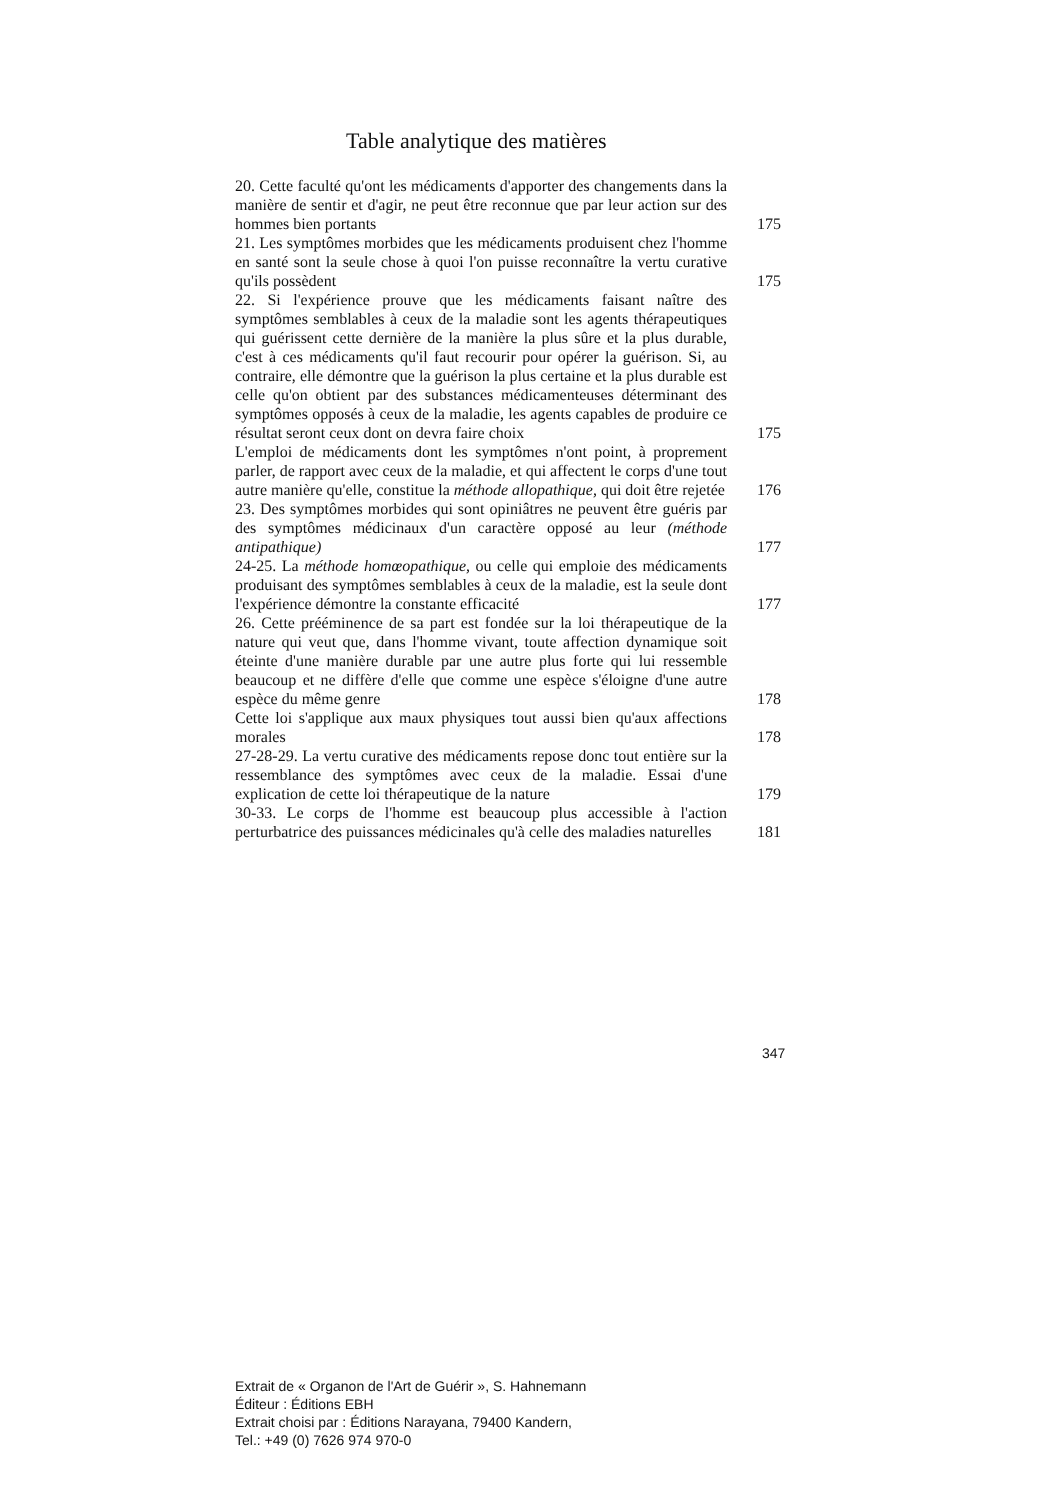Table analytique des matières
20. Cette faculté qu'ont les médicaments d'apporter des changements dans la manière de sentir et d'agir, ne peut être reconnue que par leur action sur des hommes bien portants
175
21. Les symptômes morbides que les médicaments produisent chez l'homme en santé sont la seule chose à quoi l'on puisse reconnaître la vertu curative qu'ils possèdent
175
22. Si l'expérience prouve que les médicaments faisant naître des symptômes semblables à ceux de la maladie sont les agents thérapeutiques qui guérissent cette dernière de la manière la plus sûre et la plus durable, c'est à ces médicaments qu'il faut recourir pour opérer la guérison. Si, au contraire, elle démontre que la guérison la plus certaine et la plus durable est celle qu'on obtient par des substances médicamenteuses déterminant des symptômes opposés à ceux de la maladie, les agents capables de produire ce résultat seront ceux dont on devra faire choix
175
L'emploi de médicaments dont les symptômes n'ont point, à proprement parler, de rapport avec ceux de la maladie, et qui affectent le corps d'une tout autre manière qu'elle, constitue la méthode allopathique, qui doit être rejetée
176
23. Des symptômes morbides qui sont opiniâtres ne peuvent être guéris par des symptômes médicinaux d'un caractère opposé au leur (méthode antipathique)
177
24-25. La méthode homœopathique, ou celle qui emploie des médicaments produisant des symptômes semblables à ceux de la maladie, est la seule dont l'expérience démontre la constante efficacité
177
26. Cette prééminence de sa part est fondée sur la loi thérapeutique de la nature qui veut que, dans l'homme vivant, toute affection dynamique soit éteinte d'une manière durable par une autre plus forte qui lui ressemble beaucoup et ne diffère d'elle que comme une espèce s'éloigne d'une autre espèce du même genre
178
Cette loi s'applique aux maux physiques tout aussi bien qu'aux affections morales
178
27-28-29. La vertu curative des médicaments repose donc tout entière sur la ressemblance des symptômes avec ceux de la maladie. Essai d'une explication de cette loi thérapeutique de la nature
179
30-33. Le corps de l'homme est beaucoup plus accessible à l'action perturbatrice des puissances médicinales qu'à celle des maladies naturelles
181
347
Extrait de « Organon de l'Art de Guérir », S. Hahnemann
Éditeur : Éditions EBH
Extrait choisi par : Éditions Narayana, 79400 Kandern,
Tel.: +49 (0) 7626 974 970-0